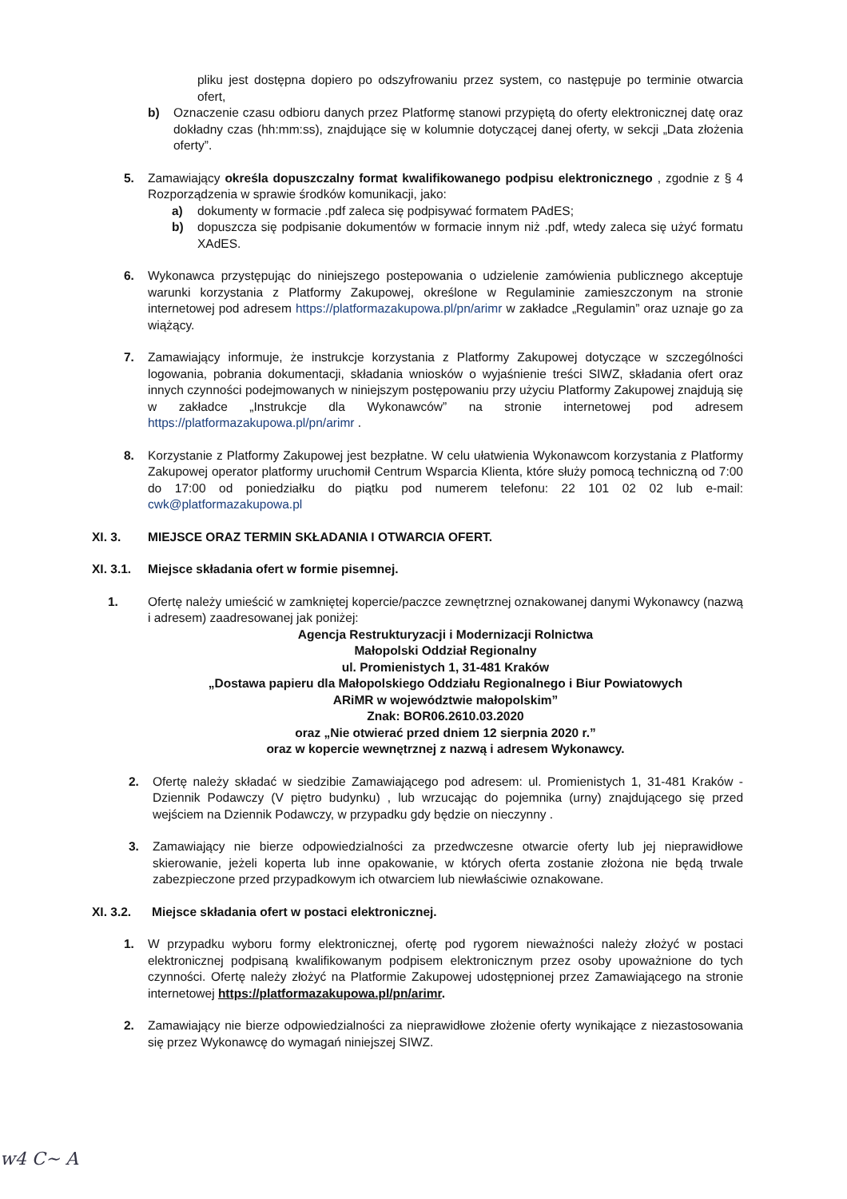pliku jest dostępna dopiero po odszyfrowaniu przez system, co następuje po terminie otwarcia ofert,
b) Oznaczenie czasu odbioru danych przez Platformę stanowi przypiętą do oferty elektronicznej datę oraz dokładny czas (hh:mm:ss), znajdujące się w kolumnie dotyczącej danej oferty, w sekcji „Data złożenia oferty”.
5. Zamawiający określa dopuszczalny format kwalifikowanego podpisu elektronicznego , zgodnie z § 4 Rozporządzenia w sprawie środków komunikacji, jako:
a) dokumenty w formacie .pdf zaleca się podpisywać formatem PAdES;
b) dopuszcza się podpisanie dokumentów w formacie innym niż .pdf, wtedy zaleca się użyć formatu XAdES.
6. Wykonawca przystępując do niniejszego postepowania o udzielenie zamówienia publicznego akceptuje warunki korzystania z Platformy Zakupowej, określone w Regulaminie zamieszczonym na stronie internetowej pod adresem https://platformazakupowa.pl/pn/arimr w zakładce „Regulamin” oraz uznaje go za wiążący.
7. Zamawiający informuje, że instrukcje korzystania z Platformy Zakupowej dotyczące w szczególności logowania, pobrania dokumentacji, składania wniosków o wyjaśnienie treści SIWZ, składania ofert oraz innych czynności podejmowanych w niniejszym postępowaniu przy użyciu Platformy Zakupowej znajdują się w zakładce „Instrukcje dla Wykonawców” na stronie internetowej pod adresem https://platformazakupowa.pl/pn/arimr .
8. Korzystanie z Platformy Zakupowej jest bezpłatne. W celu ułatwienia Wykonawcom korzystania z Platformy Zakupowej operator platformy uruchomił Centrum Wsparcia Klienta, które służy pomocą techniczną od 7:00 do 17:00 od poniedziałku do piątku pod numerem telefonu: 22 101 02 02 lub e-mail: cwk@platformazakupowa.pl
XI. 3. MIEJSCE ORAZ TERMIN SKŁADANIA I OTWARCIA OFERT.
XI. 3.1. Miejsce składania ofert w formie pisemnej.
1. Ofertę należy umieścić w zamkniętej kopercie/paczce zewnętrznej oznakowanej danymi Wykonawcy (nazwą i adresem) zaadresowanej jak poniżej:
Agencja Restrukturyzacji i Modernizacji Rolnictwa
Małopolski Oddział Regionalny
ul. Promienistych 1, 31-481 Kraków
„Dostawa papieru dla Małopolskiego Oddziału Regionalnego i Biur Powiatowych
ARiMR w województwie małopolskim”
Znak: BOR06.2610.03.2020
oraz „Nie otwierać przed dniem 12 sierpnia 2020 r.”
oraz w kopercie wewnętrznej z nazwą i adresem Wykonawcy.
2. Ofertę należy składać w siedzibie Zamawiającego pod adresem: ul. Promienistych 1, 31-481 Kraków - Dziennik Podawczy (V piętro budynku) , lub wrzucając do pojemnika (urny) znajdującego się przed wejściem na Dziennik Podawczy, w przypadku gdy będzie on nieczynny .
3. Zamawiający nie bierze odpowiedzialności za przedwczesne otwarcie oferty lub jej nieprawidłowe skierowanie, jeżeli koperta lub inne opakowanie, w których oferta zostanie złożona nie będą trwale zabezpieczone przed przypadkowym ich otwarciem lub niewłaściwie oznakowane.
XI. 3.2. Miejsce składania ofert w postaci elektronicznej.
1. W przypadku wyboru formy elektronicznej, ofertę pod rygorem nieważności należy złożyć w postaci elektronicznej podpisaną kwalifikowanym podpisem elektronicznym przez osoby upoważnione do tych czynności. Ofertę należy złożyć na Platformie Zakupowej udostępnionej przez Zamawiającego na stronie internetowej https://platformazakupowa.pl/pn/arimr.
2. Zamawiający nie bierze odpowiedzialności za nieprawidłowe złożenie oferty wynikające z niezastosowania się przez Wykonawcę do wymagań niniejszej SIWZ.
w4 C~ A